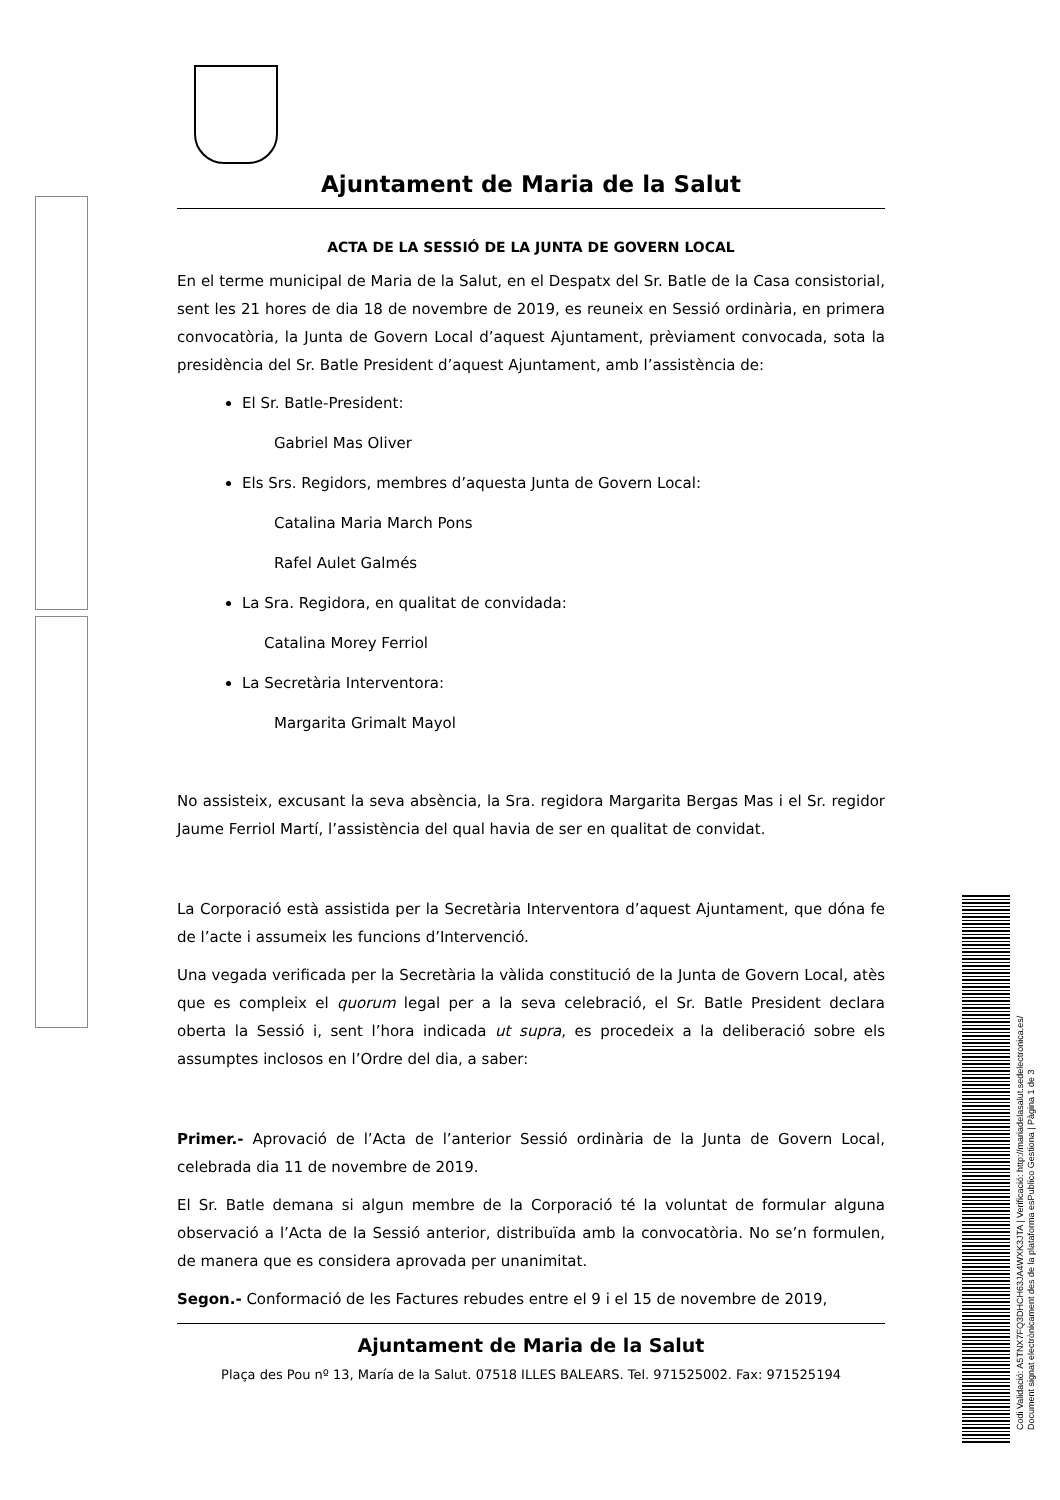Codi Validació: A5TNX7FQ3DHCH63JA4WXK3JTA | Verificació: http://mariadelasalut.sedelectronica.es/
Document signat electrònicament des de la plataforma esPublico Gestiona | Pàgina 1 de 3
Ajuntament de Maria de la Salut
ACTA DE LA SESSIÓ DE LA JUNTA DE GOVERN LOCAL
En el terme municipal de Maria de la Salut, en el Despatx del Sr. Batle de la Casa consistorial, sent les 21 hores de dia 18 de novembre de 2019, es reuneix en Sessió ordinària, en primera convocatòria, la Junta de Govern Local d’aquest Ajuntament, prèviament convocada, sota la presidència del Sr. Batle President d’aquest Ajuntament, amb l’assistència de:
El Sr. Batle-President:
Gabriel Mas Oliver
Els Srs. Regidors, membres d’aquesta Junta de Govern Local:
Catalina Maria March Pons
Rafel Aulet Galmés
La Sra. Regidora, en qualitat de convidada:
Catalina Morey Ferriol
La Secretària Interventora:
Margarita Grimalt Mayol
No assisteix, excusant la seva absència, la Sra. regidora Margarita Bergas Mas i el Sr. regidor Jaume Ferriol Martí, l’assistència del qual havia de ser en qualitat de convidat.
La Corporació està assistida per la Secretària Interventora d’aquest Ajuntament, que dóna fe de l’acte i assumeix les funcions d’Intervenció.
Una vegada verificada per la Secretària la vàlida constitució de la Junta de Govern Local, atès que es compleix el quorum legal per a la seva celebració, el Sr. Batle President declara oberta la Sessió i, sent l’hora indicada ut supra, es procedeix a la deliberació sobre els assumptes inclosos en l’Ordre del dia, a saber:
Primer.- Aprovació de l’Acta de l’anterior Sessió ordinària de la Junta de Govern Local, celebrada dia 11 de novembre de 2019.
El Sr. Batle demana si algun membre de la Corporació té la voluntat de formular alguna observació a l’Acta de la Sessió anterior, distribuïda amb la convocatòria. No se’n formulen, de manera que es considera aprovada per unanimitat.
Segon.- Conformació de les Factures rebudes entre el 9 i el 15 de novembre de 2019,
Ajuntament de Maria de la Salut
Plaça des Pou nº 13, María de la Salut. 07518 ILLES BALEARS. Tel. 971525002. Fax: 971525194